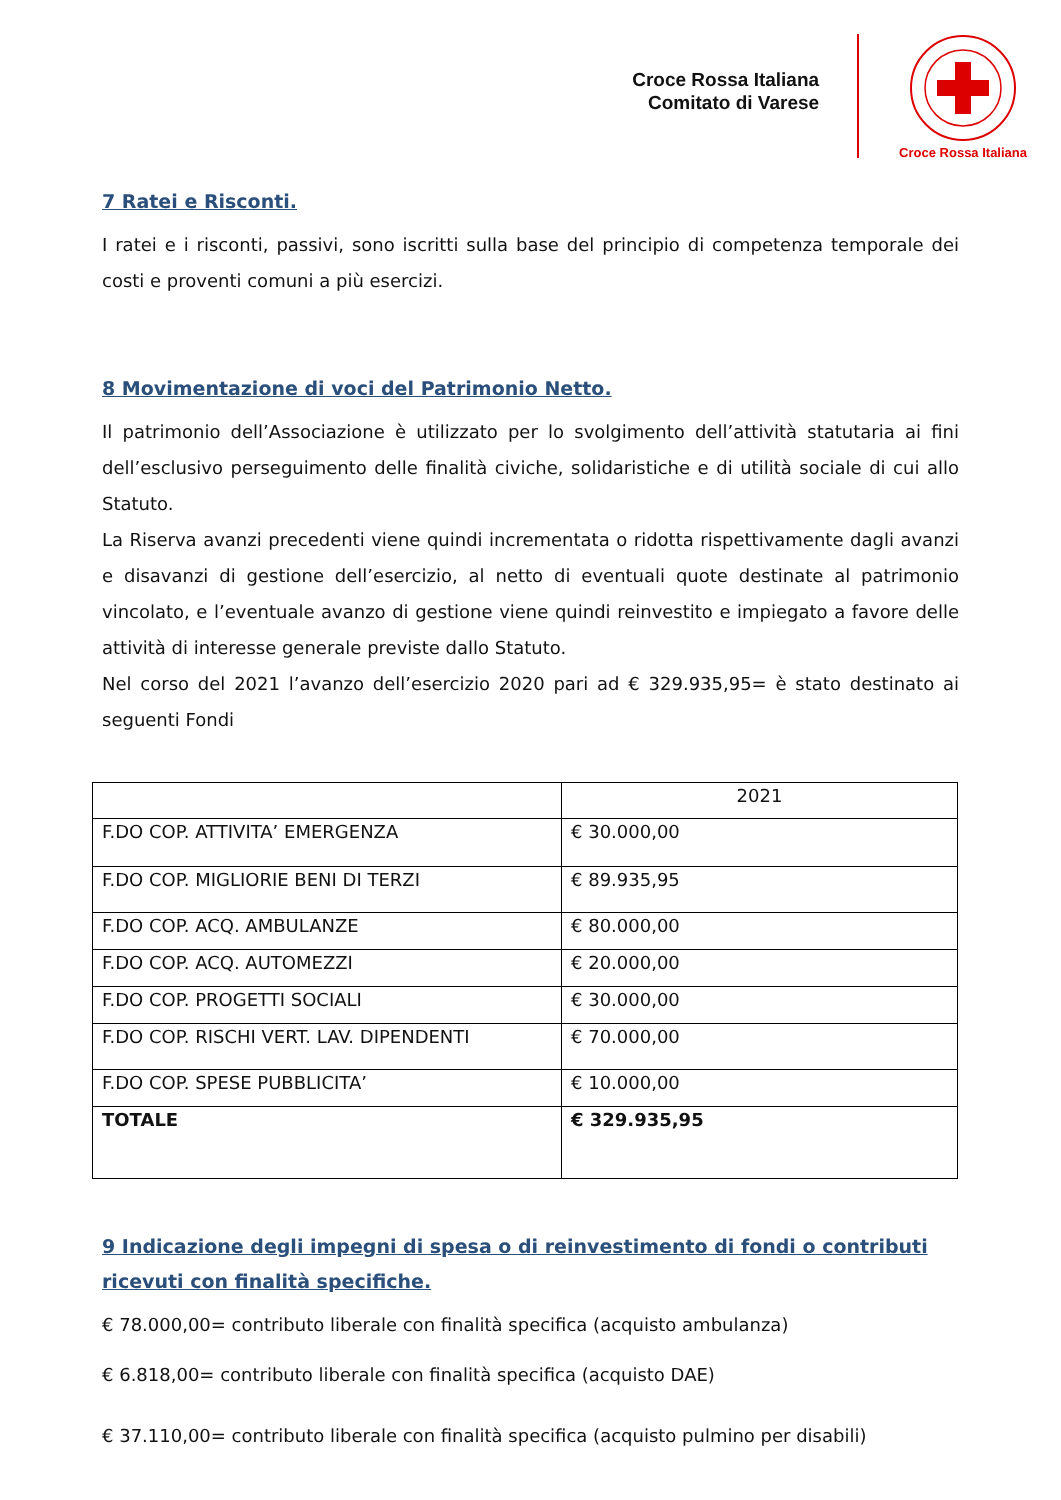Croce Rossa Italiana
Comitato di Varese
Croce Rossa Italiana
7 Ratei e Risconti.
I ratei e i risconti, passivi, sono iscritti sulla base del principio di competenza temporale dei costi e proventi comuni a più esercizi.
8 Movimentazione di voci del Patrimonio Netto.
Il patrimonio dell’Associazione è utilizzato per lo svolgimento dell’attività statutaria ai fini dell’esclusivo perseguimento delle finalità civiche, solidaristiche e di utilità sociale di cui allo Statuto.
La Riserva avanzi precedenti viene quindi incrementata o ridotta rispettivamente dagli avanzi e disavanzi di gestione dell’esercizio, al netto di eventuali quote destinate al patrimonio vincolato, e l’eventuale avanzo di gestione viene quindi reinvestito e impiegato a favore delle attività di interesse generale previste dallo Statuto.
Nel corso del 2021 l’avanzo dell’esercizio 2020 pari ad € 329.935,95= è stato destinato ai seguenti Fondi
| | 2021 |
| F.DO COP. ATTIVITA’ EMERGENZA | € 30.000,00 |
| F.DO COP. MIGLIORIE BENI DI TERZI | € 89.935,95 |
| F.DO COP. ACQ. AMBULANZE | € 80.000,00 |
| F.DO COP. ACQ. AUTOMEZZI | € 20.000,00 |
| F.DO COP. PROGETTI SOCIALI | € 30.000,00 |
| F.DO COP. RISCHI VERT. LAV. DIPENDENTI | € 70.000,00 |
| F.DO COP. SPESE PUBBLICITA’ | € 10.000,00 |
| TOTALE | € 329.935,95 |
9 Indicazione degli impegni di spesa o di reinvestimento di fondi o contributi ricevuti con finalità specifiche.
€ 78.000,00= contributo liberale con finalità specifica (acquisto ambulanza)
€ 6.818,00= contributo liberale con finalità specifica (acquisto DAE)
€ 37.110,00= contributo liberale con finalità specifica (acquisto pulmino per disabili)